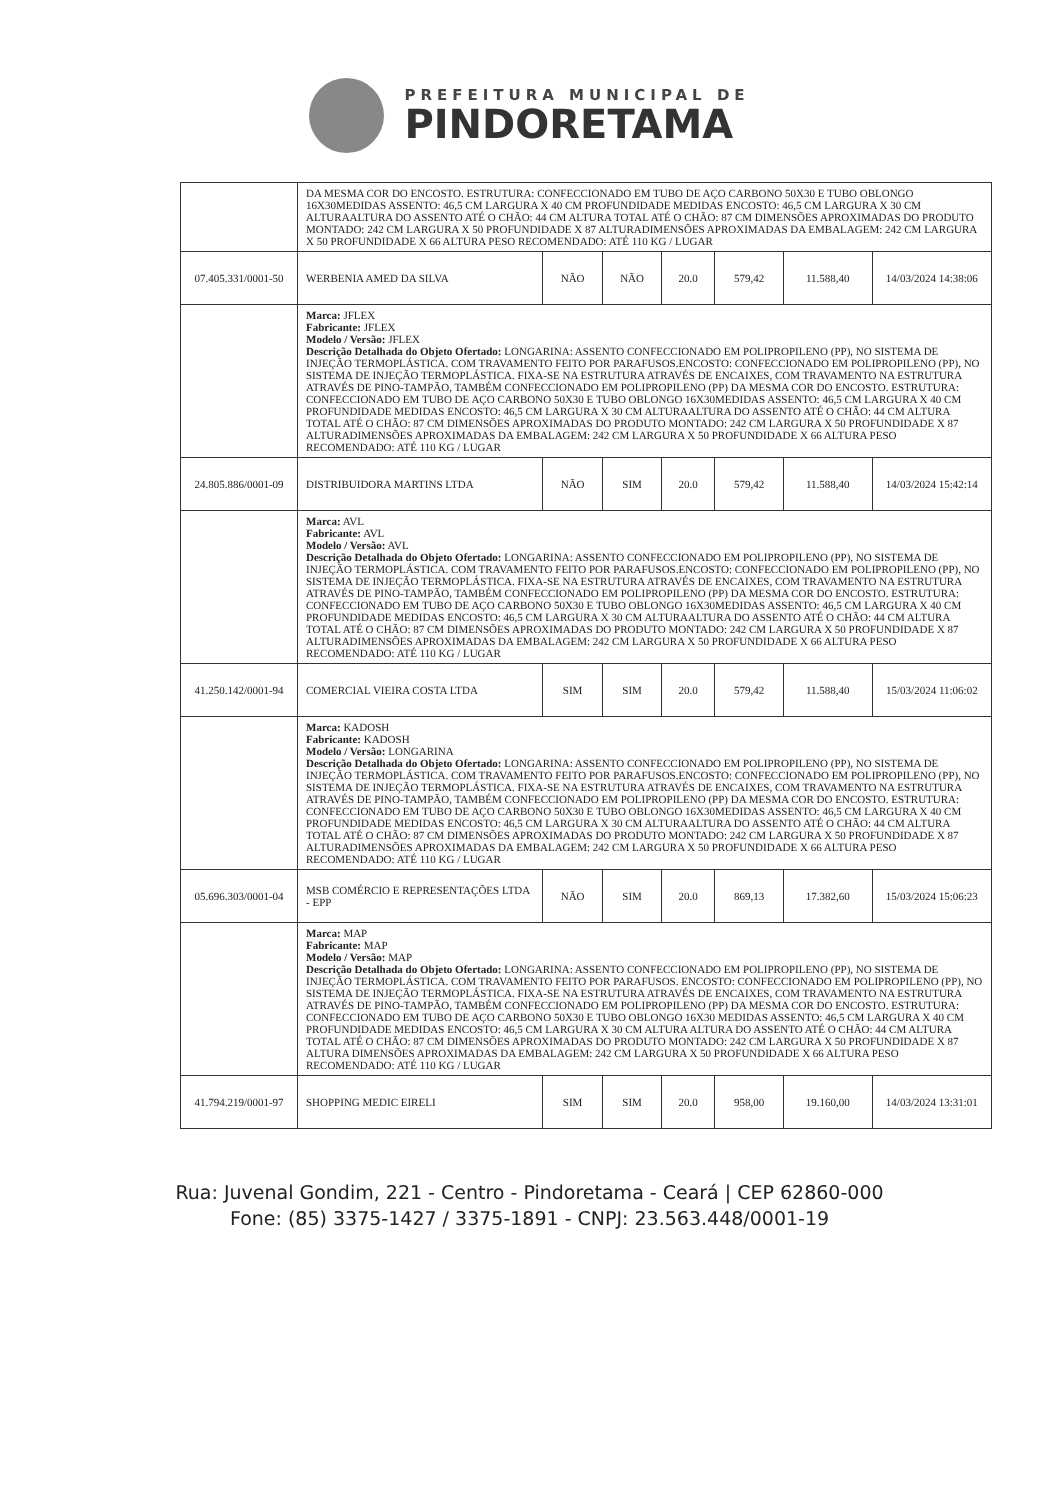PREFEITURA MUNICIPAL DE
PINDORETAMA
| | DA MESMA COR DO ENCOSTO. ESTRUTURA: CONFECCIONADO EM TUBO DE AÇO CARBONO 50X30 E TUBO OBLONGO 16X30MEDIDAS ASSENTO: 46,5 CM LARGURA X 40 CM PROFUNDIDADE MEDIDAS ENCOSTO: 46,5 CM LARGURA X 30 CM ALTURAALTURA DO ASSENTO ATÉ O CHÃO: 44 CM ALTURA TOTAL ATÉ O CHÃO: 87 CM DIMENSÕES APROXIMADAS DO PRODUTO MONTADO: 242 CM LARGURA X 50 PROFUNDIDADE X 87 ALTURADIMENSÕES APROXIMADAS DA EMBALAGEM: 242 CM LARGURA X 50 PROFUNDIDADE X 66 ALTURA PESO RECOMENDADO: ATÉ 110 KG / LUGAR | | | | | | |
| 07.405.331/0001-50 | WERBENIA AMED DA SILVA | NÃO | NÃO | 20.0 | 579,42 | 11.588,40 | 14/03/2024 14:38:06 |
| | Marca: JFLEX Fabricante: JFLEX Modelo / Versão: JFLEX Descrição Detalhada do Objeto Ofertado: LONGARINA: ASSENTO CONFECCIONADO EM POLIPROPILENO (PP), NO SISTEMA DE INJEÇÃO TERMOPLÁSTICA. COM TRAVAMENTO FEITO POR PARAFUSOS.ENCOSTO: CONFECCIONADO EM POLIPROPILENO (PP), NO SISTEMA DE INJEÇÃO TERMOPLÁSTICA. FIXA-SE NA ESTRUTURA ATRAVÉS DE ENCAIXES, COM TRAVAMENTO NA ESTRUTURA ATRAVÉS DE PINO-TAMPÃO, TAMBÉM CONFECCIONADO EM POLIPROPILENO (PP) DA MESMA COR DO ENCOSTO. ESTRUTURA: CONFECCIONADO EM TUBO DE AÇO CARBONO 50X30 E TUBO OBLONGO 16X30MEDIDAS ASSENTO: 46,5 CM LARGURA X 40 CM PROFUNDIDADE MEDIDAS ENCOSTO: 46,5 CM LARGURA X 30 CM ALTURAALTURA DO ASSENTO ATÉ O CHÃO: 44 CM ALTURA TOTAL ATÉ O CHÃO: 87 CM DIMENSÕES APROXIMADAS DO PRODUTO MONTADO: 242 CM LARGURA X 50 PROFUNDIDADE X 87 ALTURADIMENSÕES APROXIMADAS DA EMBALAGEM: 242 CM LARGURA X 50 PROFUNDIDADE X 66 ALTURA PESO RECOMENDADO: ATÉ 110 KG / LUGAR | | | | | | |
| 24.805.886/0001-09 | DISTRIBUIDORA MARTINS LTDA | NÃO | SIM | 20.0 | 579,42 | 11.588,40 | 14/03/2024 15:42:14 |
| | Marca: AVL Fabricante: AVL Modelo / Versão: AVL Descrição Detalhada do Objeto Ofertado: LONGARINA: ASSENTO CONFECCIONADO EM POLIPROPILENO (PP), NO SISTEMA DE INJEÇÃO TERMOPLÁSTICA. COM TRAVAMENTO FEITO POR PARAFUSOS.ENCOSTO: CONFECCIONADO EM POLIPROPILENO (PP), NO SISTEMA DE INJEÇÃO TERMOPLÁSTICA. FIXA-SE NA ESTRUTURA ATRAVÉS DE ENCAIXES, COM TRAVAMENTO NA ESTRUTURA ATRAVÉS DE PINO-TAMPÃO, TAMBÉM CONFECCIONADO EM POLIPROPILENO (PP) DA MESMA COR DO ENCOSTO. ESTRUTURA: CONFECCIONADO EM TUBO DE AÇO CARBONO 50X30 E TUBO OBLONGO 16X30MEDIDAS ASSENTO: 46,5 CM LARGURA X 40 CM PROFUNDIDADE MEDIDAS ENCOSTO: 46,5 CM LARGURA X 30 CM ALTURAALTURA DO ASSENTO ATÉ O CHÃO: 44 CM ALTURA TOTAL ATÉ O CHÃO: 87 CM DIMENSÕES APROXIMADAS DO PRODUTO MONTADO: 242 CM LARGURA X 50 PROFUNDIDADE X 87 ALTURADIMENSÕES APROXIMADAS DA EMBALAGEM: 242 CM LARGURA X 50 PROFUNDIDADE X 66 ALTURA PESO RECOMENDADO: ATÉ 110 KG / LUGAR | | | | | | |
| 41.250.142/0001-94 | COMERCIAL VIEIRA COSTA LTDA | SIM | SIM | 20.0 | 579,42 | 11.588,40 | 15/03/2024 11:06:02 |
| | Marca: KADOSH Fabricante: KADOSH Modelo / Versão: LONGARINA Descrição Detalhada do Objeto Ofertado: LONGARINA: ASSENTO CONFECCIONADO EM POLIPROPILENO (PP), NO SISTEMA DE INJEÇÃO TERMOPLÁSTICA. COM TRAVAMENTO FEITO POR PARAFUSOS.ENCOSTO: CONFECCIONADO EM POLIPROPILENO (PP), NO SISTEMA DE INJEÇÃO TERMOPLÁSTICA. FIXA-SE NA ESTRUTURA ATRAVÉS DE ENCAIXES, COM TRAVAMENTO NA ESTRUTURA ATRAVÉS DE PINO-TAMPÃO, TAMBÉM CONFECCIONADO EM POLIPROPILENO (PP) DA MESMA COR DO ENCOSTO. ESTRUTURA: CONFECCIONADO EM TUBO DE AÇO CARBONO 50X30 E TUBO OBLONGO 16X30MEDIDAS ASSENTO: 46,5 CM LARGURA X 40 CM PROFUNDIDADE MEDIDAS ENCOSTO: 46,5 CM LARGURA X 30 CM ALTURAALTURA DO ASSENTO ATÉ O CHÃO: 44 CM ALTURA TOTAL ATÉ O CHÃO: 87 CM DIMENSÕES APROXIMADAS DO PRODUTO MONTADO: 242 CM LARGURA X 50 PROFUNDIDADE X 87 ALTURADIMENSÕES APROXIMADAS DA EMBALAGEM: 242 CM LARGURA X 50 PROFUNDIDADE X 66 ALTURA PESO RECOMENDADO: ATÉ 110 KG / LUGAR | | | | | | |
| 05.696.303/0001-04 | MSB COMÉRCIO E REPRESENTAÇÕES LTDA - EPP | NÃO | SIM | 20.0 | 869,13 | 17.382,60 | 15/03/2024 15:06:23 |
| | Marca: MAP Fabricante: MAP Modelo / Versão: MAP Descrição Detalhada do Objeto Ofertado: LONGARINA: ASSENTO CONFECCIONADO EM POLIPROPILENO (PP), NO SISTEMA DE INJEÇÃO TERMOPLÁSTICA. COM TRAVAMENTO FEITO POR PARAFUSOS. ENCOSTO: CONFECCIONADO EM POLIPROPILENO (PP), NO SISTEMA DE INJEÇÃO TERMOPLÁSTICA. FIXA-SE NA ESTRUTURA ATRAVÉS DE ENCAIXES, COM TRAVAMENTO NA ESTRUTURA ATRAVÉS DE PINO-TAMPÃO, TAMBÉM CONFECCIONADO EM POLIPROPILENO (PP) DA MESMA COR DO ENCOSTO. ESTRUTURA: CONFECCIONADO EM TUBO DE AÇO CARBONO 50X30 E TUBO OBLONGO 16X30 MEDIDAS ASSENTO: 46,5 CM LARGURA X 40 CM PROFUNDIDADE MEDIDAS ENCOSTO: 46,5 CM LARGURA X 30 CM ALTURA ALTURA DO ASSENTO ATÉ O CHÃO: 44 CM ALTURA TOTAL ATÉ O CHÃO: 87 CM DIMENSÕES APROXIMADAS DO PRODUTO MONTADO: 242 CM LARGURA X 50 PROFUNDIDADE X 87 ALTURA DIMENSÕES APROXIMADAS DA EMBALAGEM: 242 CM LARGURA X 50 PROFUNDIDADE X 66 ALTURA PESO RECOMENDADO: ATÉ 110 KG / LUGAR | | | | | | |
| 41.794.219/0001-97 | SHOPPING MEDIC EIRELI | SIM | SIM | 20.0 | 958,00 | 19.160,00 | 14/03/2024 13:31:01 |
Rua: Juvenal Gondim, 221 - Centro - Pindoretama - Ceará | CEP 62860-000
Fone: (85) 3375-1427 / 3375-1891 - CNPJ: 23.563.448/0001-19